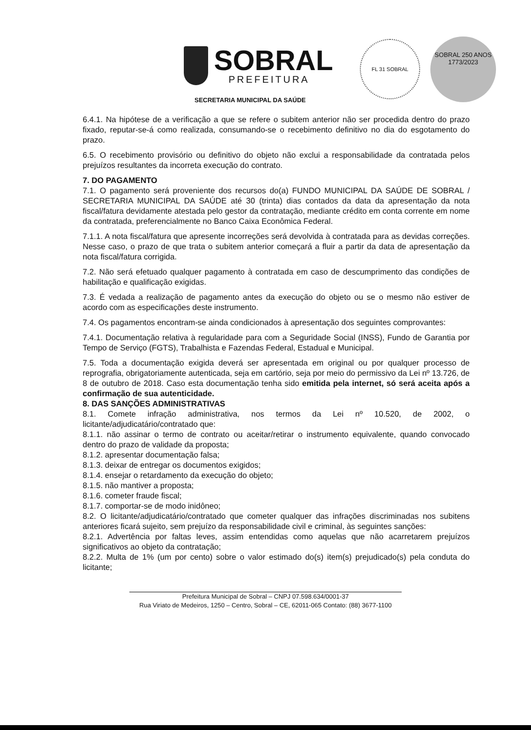SOBRAL
PREFEITURA
FL 31 SOBRAL
SOBRAL 250 ANOS 1773/2023
SECRETARIA MUNICIPAL DA SAÚDE
6.4.1. Na hipótese de a verificação a que se refere o subitem anterior não ser procedida dentro do prazo fixado, reputar-se-á como realizada, consumando-se o recebimento definitivo no dia do esgotamento do prazo.
6.5. O recebimento provisório ou definitivo do objeto não exclui a responsabilidade da contratada pelos prejuízos resultantes da incorreta execução do contrato.
7. DO PAGAMENTO
7.1. O pagamento será proveniente dos recursos do(a) FUNDO MUNICIPAL DA SAÚDE DE SOBRAL / SECRETARIA MUNICIPAL DA SAÚDE até 30 (trinta) dias contados da data da apresentação da nota fiscal/fatura devidamente atestada pelo gestor da contratação, mediante crédito em conta corrente em nome da contratada, preferencialmente no Banco Caixa Econômica Federal.
7.1.1. A nota fiscal/fatura que apresente incorreções será devolvida à contratada para as devidas correções. Nesse caso, o prazo de que trata o subitem anterior começará a fluir a partir da data de apresentação da nota fiscal/fatura corrigida.
7.2. Não será efetuado qualquer pagamento à contratada em caso de descumprimento das condições de habilitação e qualificação exigidas.
7.3. É vedada a realização de pagamento antes da execução do objeto ou se o mesmo não estiver de acordo com as especificações deste instrumento.
7.4. Os pagamentos encontram-se ainda condicionados à apresentação dos seguintes comprovantes:
7.4.1. Documentação relativa à regularidade para com a Seguridade Social (INSS), Fundo de Garantia por Tempo de Serviço (FGTS), Trabalhista e Fazendas Federal, Estadual e Municipal.
7.5. Toda a documentação exigida deverá ser apresentada em original ou por qualquer processo de reprografia, obrigatoriamente autenticada, seja em cartório, seja por meio do permissivo da Lei nº 13.726, de 8 de outubro de 2018. Caso esta documentação tenha sido emitida pela internet, só será aceita após a confirmação de sua autenticidade.
8. DAS SANÇÕES ADMINISTRATIVAS
8.1. Comete infração administrativa, nos termos da Lei nº 10.520, de 2002, o licitante/adjudicatário/contratado que:
8.1.1. não assinar o termo de contrato ou aceitar/retirar o instrumento equivalente, quando convocado dentro do prazo de validade da proposta;
8.1.2. apresentar documentação falsa;
8.1.3. deixar de entregar os documentos exigidos;
8.1.4. ensejar o retardamento da execução do objeto;
8.1.5. não mantiver a proposta;
8.1.6. cometer fraude fiscal;
8.1.7. comportar-se de modo inidôneo;
8.2. O licitante/adjudicatário/contratado que cometer qualquer das infrações discriminadas nos subitens anteriores ficará sujeito, sem prejuízo da responsabilidade civil e criminal, às seguintes sanções:
8.2.1. Advertência por faltas leves, assim entendidas como aquelas que não acarretarem prejuízos significativos ao objeto da contratação;
8.2.2. Multa de 1% (um por cento) sobre o valor estimado do(s) item(s) prejudicado(s) pela conduta do licitante;
Prefeitura Municipal de Sobral – CNPJ 07.598.634/0001-37
Rua Viriato de Medeiros, 1250 – Centro, Sobral – CE, 62011-065 Contato: (88) 3677-1100